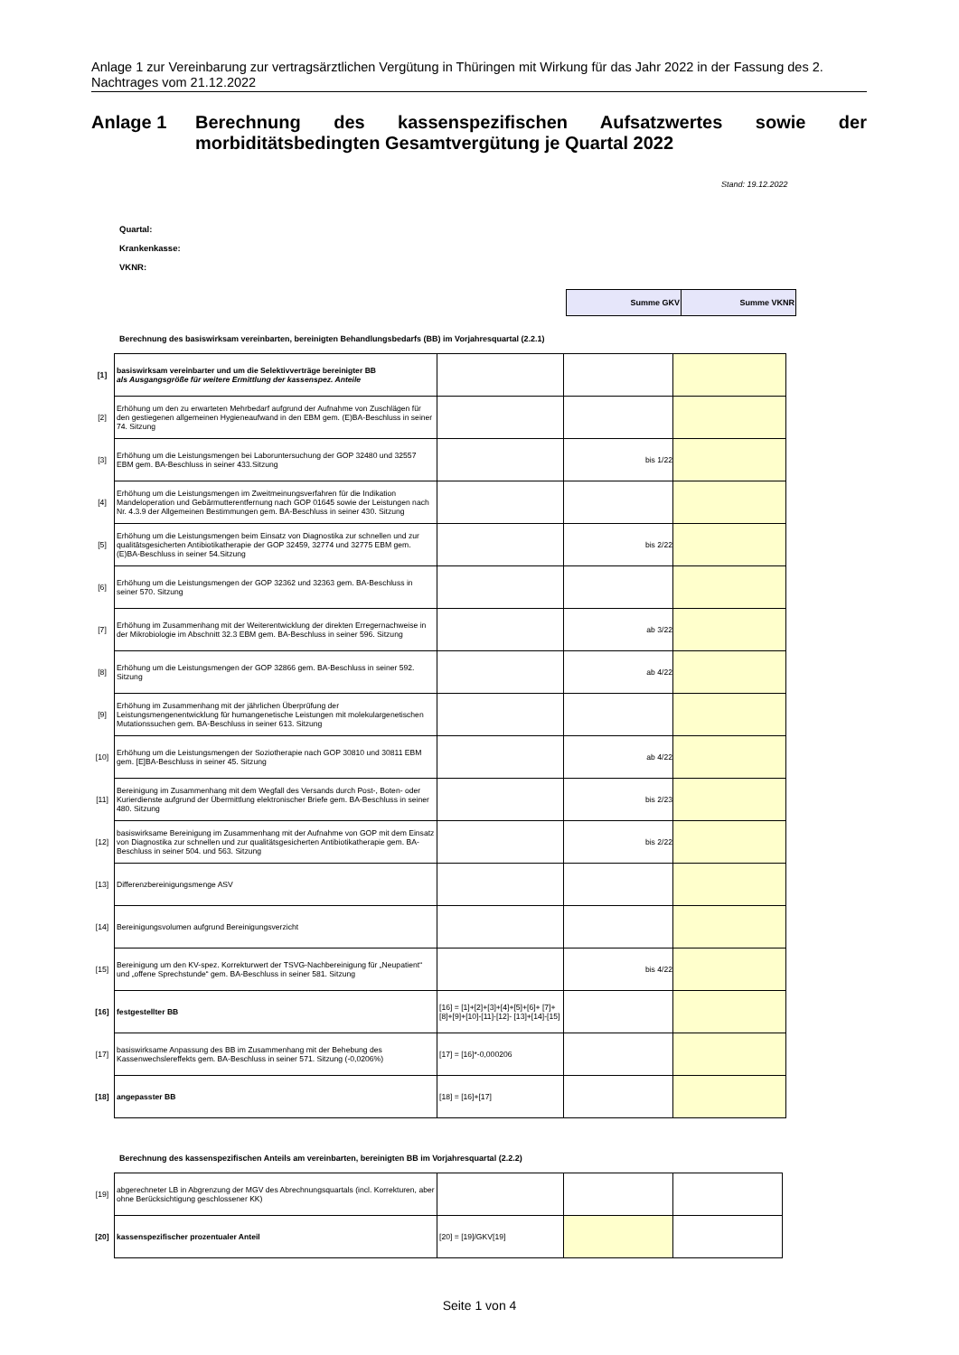Anlage 1 zur Vereinbarung zur vertragsärztlichen Vergütung in Thüringen mit Wirkung für das Jahr 2022 in der Fassung des 2. Nachtrages vom 21.12.2022
Anlage 1 Berechnung des kassenspezifischen Aufsatzwertes sowie der morbiditätsbedingten Gesamtvergütung je Quartal 2022
Stand: 19.12.2022
Quartal:
Krankenkasse:
VKNR:
| Summe GKV | Summe VKNR |
Berechnung des basiswirksam vereinbarten, bereinigten Behandlungsbedarfs (BB) im Vorjahresquartal (2.2.1)
| [1] | basiswirksam vereinbarter und um die Selektivverträge bereinigter BB als Ausgangsgröße für weitere Ermittlung der kassenspez. Anteile | | | |
| [2] | Erhöhung um den zu erwarteten Mehrbedarf aufgrund der Aufnahme von Zuschlägen für den gestiegenen allgemeinen Hygieneaufwand in den EBM gem. (E)BA-Beschluss in seiner 74. Sitzung | | | |
| [3] | Erhöhung um die Leistungsmengen bei Laboruntersuchung der GOP 32480 und 32557 EBM gem. BA-Beschluss in seiner 433.Sitzung | | bis 1/22 | |
| [4] | Erhöhung um die Leistungsmengen im Zweitmeinungsverfahren für die Indikation Mandeloperation und Gebärmutterentfernung nach GOP 01645 sowie der Leistungen nach Nr. 4.3.9 der Allgemeinen Bestimmungen gem. BA-Beschluss in seiner 430. Sitzung | | | |
| [5] | Erhöhung um die Leistungsmengen beim Einsatz von Diagnostika zur schnellen und zur qualitätsgesicherten Antibiotikatherapie der GOP 32459, 32774 und 32775 EBM gem. (E)BA-Beschluss in seiner 54.Sitzung | | bis 2/22 | |
| [6] | Erhöhung um die Leistungsmengen der GOP 32362 und 32363 gem. BA-Beschluss in seiner 570. Sitzung | | | |
| [7] | Erhöhung im Zusammenhang mit der Weiterentwicklung der direkten Erregernachweise in der Mikrobiologie im Abschnitt 32.3 EBM gem. BA-Beschluss in seiner 596. Sitzung | | ab 3/22 | |
| [8] | Erhöhung um die Leistungsmengen der GOP 32866 gem. BA-Beschluss in seiner 592. Sitzung | | ab 4/22 | |
| [9] | Erhöhung im Zusammenhang mit der jährlichen Überprüfung der Leistungsmengenentwicklung für humangenetische Leistungen mit molekulargenetischen Mutationssuchen gem. BA-Beschluss in seiner 613. Sitzung | | | |
| [10] | Erhöhung um die Leistungsmengen der Soziotherapie nach GOP 30810 und 30811 EBM gem. [E]BA-Beschluss in seiner 45. Sitzung | | ab 4/22 | |
| [11] | Bereinigung im Zusammenhang mit dem Wegfall des Versands durch Post-, Boten- oder Kurierdienste aufgrund der Übermittlung elektronischer Briefe gem. BA-Beschluss in seiner 480. Sitzung | | bis 2/23 | |
| [12] | basiswirksame Bereinigung im Zusammenhang mit der Aufnahme von GOP mit dem Einsatz von Diagnostika zur schnellen und zur qualitätsgesicherten Antibiotikatherapie gem. BA-Beschluss in seiner 504. und 563. Sitzung | | bis 2/22 | |
| [13] | Differenzbereinigungsmenge ASV | | | |
| [14] | Bereinigungsvolumen aufgrund Bereinigungsverzicht | | | |
| [15] | Bereinigung um den KV-spez. Korrekturwert der TSVG-Nachbereinigung für „Neupatient“ und „offene Sprechstunde“ gem. BA-Beschluss in seiner 581. Sitzung | | bis 4/22 | |
| [16] | festgestellter BB | [16] = [1]+[2]+[3]+[4]+[5]+[6]+ [7]+[8]+[9]+[10]-[11]-[12]- [13]+[14]-[15] | | |
| [17] | basiswirksame Anpassung des BB im Zusammenhang mit der Behebung des Kassenwechslereffekts gem. BA-Beschluss in seiner 571. Sitzung (-0,0206%) | [17] = [16]*-0,000206 | | |
| [18] | angepasster BB | [18] = [16]+[17] | | |
Berechnung des kassenspezifischen Anteils am vereinbarten, bereinigten BB im Vorjahresquartal (2.2.2)
| [19] | abgerechneter LB in Abgrenzung der MGV des Abrechnungsquartals (incl. Korrekturen, aber ohne Berücksichtigung geschlossener KK) | | | |
| [20] | kassenspezifischer prozentualer Anteil | [20] = [19]/GKV[19] | | |
Seite 1 von 4